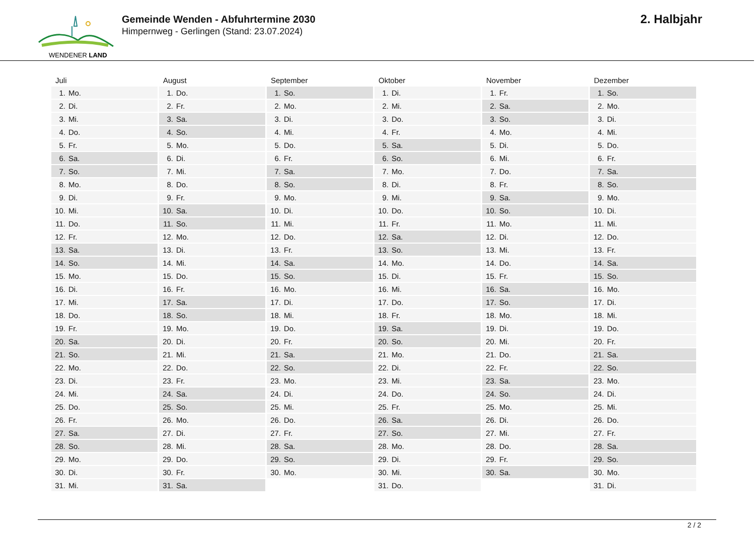WENDENER LAND
Gemeinde Wenden - Abfuhrtermine 2030
Himpernweg - Gerlingen (Stand: 23.07.2024)
2. Halbjahr
| Juli | August | September | Oktober | November | Dezember |
| --- | --- | --- | --- | --- | --- |
| 1. Mo. | 1. Do. | 1. So. | 1. Di. | 1. Fr. | 1. So. |
| 2. Di. | 2. Fr. | 2. Mo. | 2. Mi. | 2. Sa. | 2. Mo. |
| 3. Mi. | 3. Sa. | 3. Di. | 3. Do. | 3. So. | 3. Di. |
| 4. Do. | 4. So. | 4. Mi. | 4. Fr. | 4. Mo. | 4. Mi. |
| 5. Fr. | 5. Mo. | 5. Do. | 5. Sa. | 5. Di. | 5. Do. |
| 6. Sa. | 6. Di. | 6. Fr. | 6. So. | 6. Mi. | 6. Fr. |
| 7. So. | 7. Mi. | 7. Sa. | 7. Mo. | 7. Do. | 7. Sa. |
| 8. Mo. | 8. Do. | 8. So. | 8. Di. | 8. Fr. | 8. So. |
| 9. Di. | 9. Fr. | 9. Mo. | 9. Mi. | 9. Sa. | 9. Mo. |
| 10. Mi. | 10. Sa. | 10. Di. | 10. Do. | 10. So. | 10. Di. |
| 11. Do. | 11. So. | 11. Mi. | 11. Fr. | 11. Mo. | 11. Mi. |
| 12. Fr. | 12. Mo. | 12. Do. | 12. Sa. | 12. Di. | 12. Do. |
| 13. Sa. | 13. Di. | 13. Fr. | 13. So. | 13. Mi. | 13. Fr. |
| 14. So. | 14. Mi. | 14. Sa. | 14. Mo. | 14. Do. | 14. Sa. |
| 15. Mo. | 15. Do. | 15. So. | 15. Di. | 15. Fr. | 15. So. |
| 16. Di. | 16. Fr. | 16. Mo. | 16. Mi. | 16. Sa. | 16. Mo. |
| 17. Mi. | 17. Sa. | 17. Di. | 17. Do. | 17. So. | 17. Di. |
| 18. Do. | 18. So. | 18. Mi. | 18. Fr. | 18. Mo. | 18. Mi. |
| 19. Fr. | 19. Mo. | 19. Do. | 19. Sa. | 19. Di. | 19. Do. |
| 20. Sa. | 20. Di. | 20. Fr. | 20. So. | 20. Mi. | 20. Fr. |
| 21. So. | 21. Mi. | 21. Sa. | 21. Mo. | 21. Do. | 21. Sa. |
| 22. Mo. | 22. Do. | 22. So. | 22. Di. | 22. Fr. | 22. So. |
| 23. Di. | 23. Fr. | 23. Mo. | 23. Mi. | 23. Sa. | 23. Mo. |
| 24. Mi. | 24. Sa. | 24. Di. | 24. Do. | 24. So. | 24. Di. |
| 25. Do. | 25. So. | 25. Mi. | 25. Fr. | 25. Mo. | 25. Mi. |
| 26. Fr. | 26. Mo. | 26. Do. | 26. Sa. | 26. Di. | 26. Do. |
| 27. Sa. | 27. Di. | 27. Fr. | 27. So. | 27. Mi. | 27. Fr. |
| 28. So. | 28. Mi. | 28. Sa. | 28. Mo. | 28. Do. | 28. Sa. |
| 29. Mo. | 29. Do. | 29. So. | 29. Di. | 29. Fr. | 29. So. |
| 30. Di. | 30. Fr. | 30. Mo. | 30. Mi. | 30. Sa. | 30. Mo. |
| 31. Mi. | 31. Sa. | | 31. Do. | | 31. Di. |
2 / 2